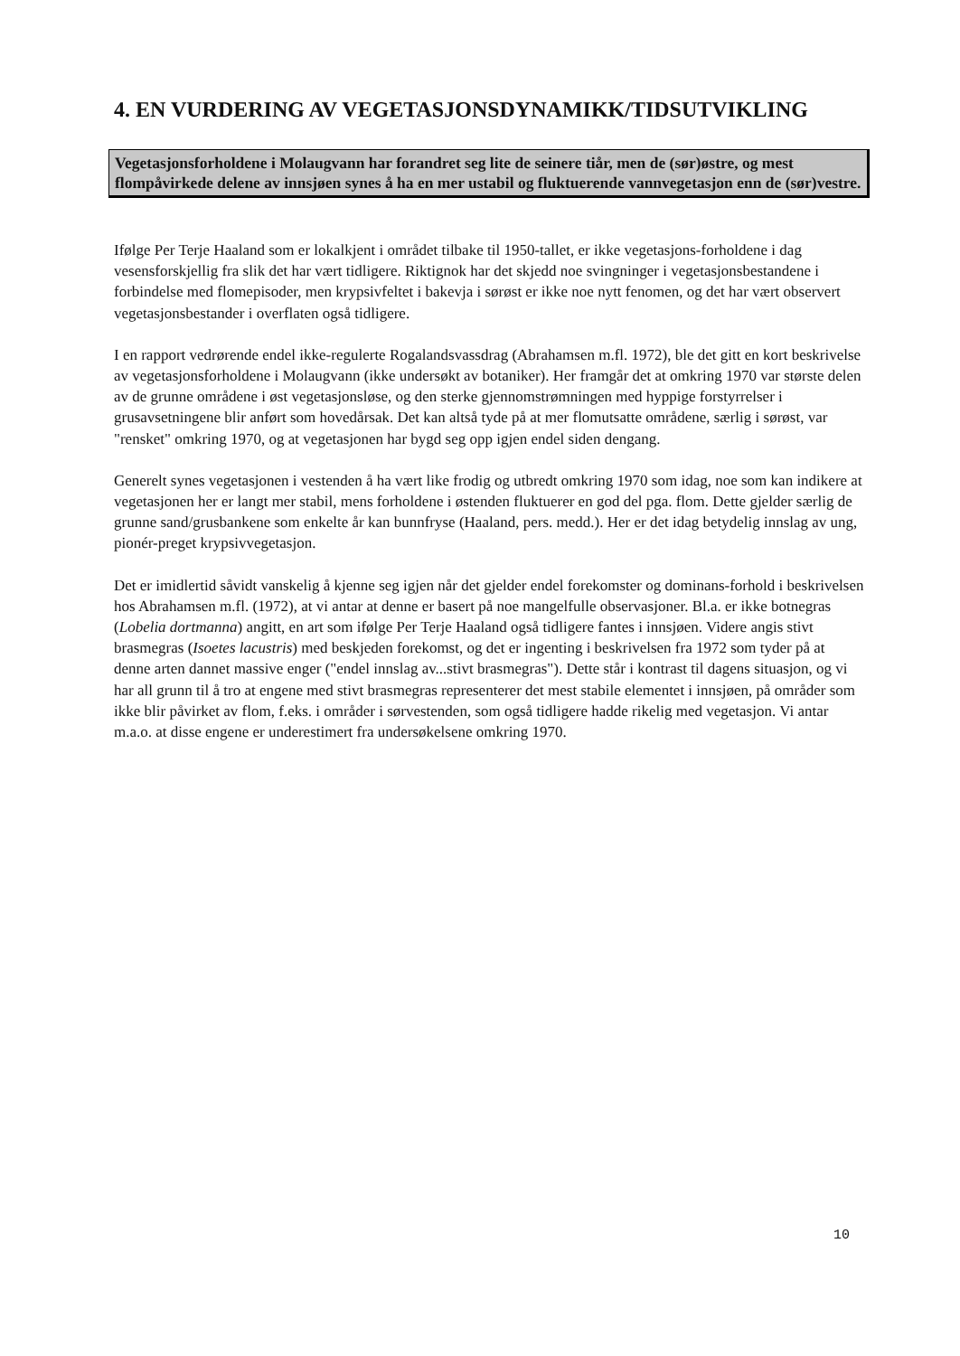4. EN VURDERING AV VEGETASJONSDYNAMIKK/TIDSUTVIKLING
Vegetasjonsforholdene i Molaugvann har forandret seg lite de seinere tiår, men de (sør)østre, og mest flompåvirkede delene av innsjøen synes å ha en mer ustabil og fluktuerende vannvegetasjon enn de (sør)vestre.
Ifølge Per Terje Haaland som er lokalkjent i området tilbake til 1950-tallet, er ikke vegetasjons-forholdene i dag vesensforskjellig fra slik det har vært tidligere. Riktignok har det skjedd noe svingninger i vegetasjonsbestandene i forbindelse med flomepisoder, men krypsivfeltet i bakevja i sørøst er ikke noe nytt fenomen, og det har vært observert vegetasjonsbestander i overflaten også tidligere.
I en rapport vedrørende endel ikke-regulerte Rogalandsvassdrag (Abrahamsen m.fl. 1972), ble det gitt en kort beskrivelse av vegetasjonsforholdene i Molaugvann (ikke undersøkt av botaniker). Her framgår det at omkring 1970 var største delen av de grunne områdene i øst vegetasjonsløse, og den sterke gjennomstrømningen med hyppige forstyrrelser i grusavsetningene blir anført som hovedårsak. Det kan altså tyde på at mer flomutsatte områdene, særlig i sørøst, var "rensket" omkring 1970, og at vegetasjonen har bygd seg opp igjen endel siden dengang.
Generelt synes vegetasjonen i vestenden å ha vært like frodig og utbredt omkring 1970 som idag, noe som kan indikere at vegetasjonen her er langt mer stabil, mens forholdene i østenden fluktuerer en god del pga. flom. Dette gjelder særlig de grunne sand/grusbankene som enkelte år kan bunnfryse (Haaland, pers. medd.). Her er det idag betydelig innslag av ung, pionér-preget krypsivvegetasjon.
Det er imidlertid såvidt vanskelig å kjenne seg igjen når det gjelder endel forekomster og dominans-forhold i beskrivelsen hos Abrahamsen m.fl. (1972), at vi antar at denne er basert på noe mangelfulle observasjoner. Bl.a. er ikke botnegras (Lobelia dortmanna) angitt, en art som ifølge Per Terje Haaland også tidligere fantes i innsjøen. Videre angis stivt brasmegras (Isoetes lacustris) med beskjeden forekomst, og det er ingenting i beskrivelsen fra 1972 som tyder på at denne arten dannet massive enger ("endel innslag av...stivt brasmegras"). Dette står i kontrast til dagens situasjon, og vi har all grunn til å tro at engene med stivt brasmegras representerer det mest stabile elementet i innsjøen, på områder som ikke blir påvirket av flom, f.eks. i områder i sørvestenden, som også tidligere hadde rikelig med vegetasjon. Vi antar m.a.o. at disse engene er underestimert fra undersøkelsene omkring 1970.
10